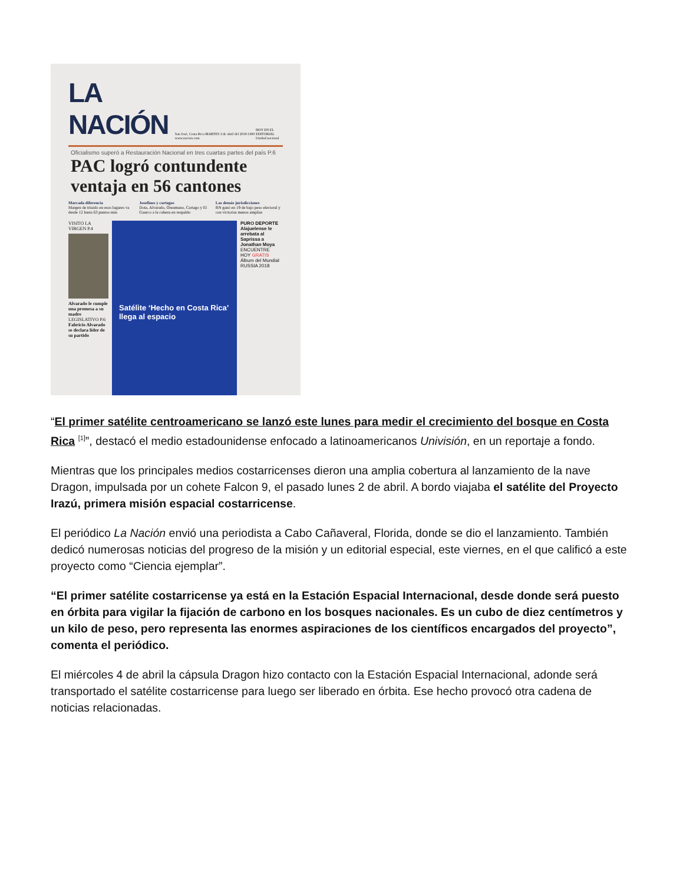LA NACIÓN
San José, Costa Rica MARTES 3 de abril del 2018 ¢300 www.nacion.com
HOY EN EL EDITORIAL Unidad nacional
Oficialismo superó a Restauración Nacional en tres cuartas partes del país P.6
PAC logró contundente ventaja en 56 cantones
Marcada diferencia
Margen de triunfo en esos lugares va desde 12 hasta 63 puntos más
Josefinos y cartagos
Dota, Alvarado, Oreamuno, Cartago y El Guarco a la cabeza en respaldo
Las demás jurisdicciones
RN ganó en 19 de bajo peso electoral y con victorias menos amplias
VISITÓ LA VIRGEN P.4
Alvarado le cumple una promesa a su madre
LEGISLATIVO P.6
Fabricio Alvarado se declara líder de su partido
Satélite ‘Hecho en Costa Rica’ llega al espacio
PURO DEPORTE
Alajuelense le arrebata al Saprissa a Jonathan Moya
ENCUENTRE HOY GRATIS Álbum del Mundial
RUSSIA 2018
“El primer satélite centroamericano se lanzó este lunes para medir el crecimiento del bosque en Costa Rica <sup>[1]</sup>”, destacó el medio estadounidense enfocado a latinoamericanos Univisión, en un reportaje a fondo.
Mientras que los principales medios costarricenses dieron una amplia cobertura al lanzamiento de la nave Dragon, impulsada por un cohete Falcon 9, el pasado lunes 2 de abril. A bordo viajaba el satélite del Proyecto Irazú, primera misión espacial costarricense.
El periódico La Nación envió una periodista a Cabo Cañaveral, Florida, donde se dio el lanzamiento. También dedicó numerosas noticias del progreso de la misión y un editorial especial, este viernes, en el que calificó a este proyecto como “Ciencia ejemplar”.
“El primer satélite costarricense ya está en la Estación Espacial Internacional, desde donde será puesto en órbita para vigilar la fijación de carbono en los bosques nacionales. Es un cubo de diez centímetros y un kilo de peso, pero representa las enormes aspiraciones de los científicos encargados del proyecto”, comenta el periódico.
El miércoles 4 de abril la cápsula Dragon hizo contacto con la Estación Espacial Internacional, adonde será transportado el satélite costarricense para luego ser liberado en órbita. Ese hecho provocó otra cadena de noticias relacionadas.